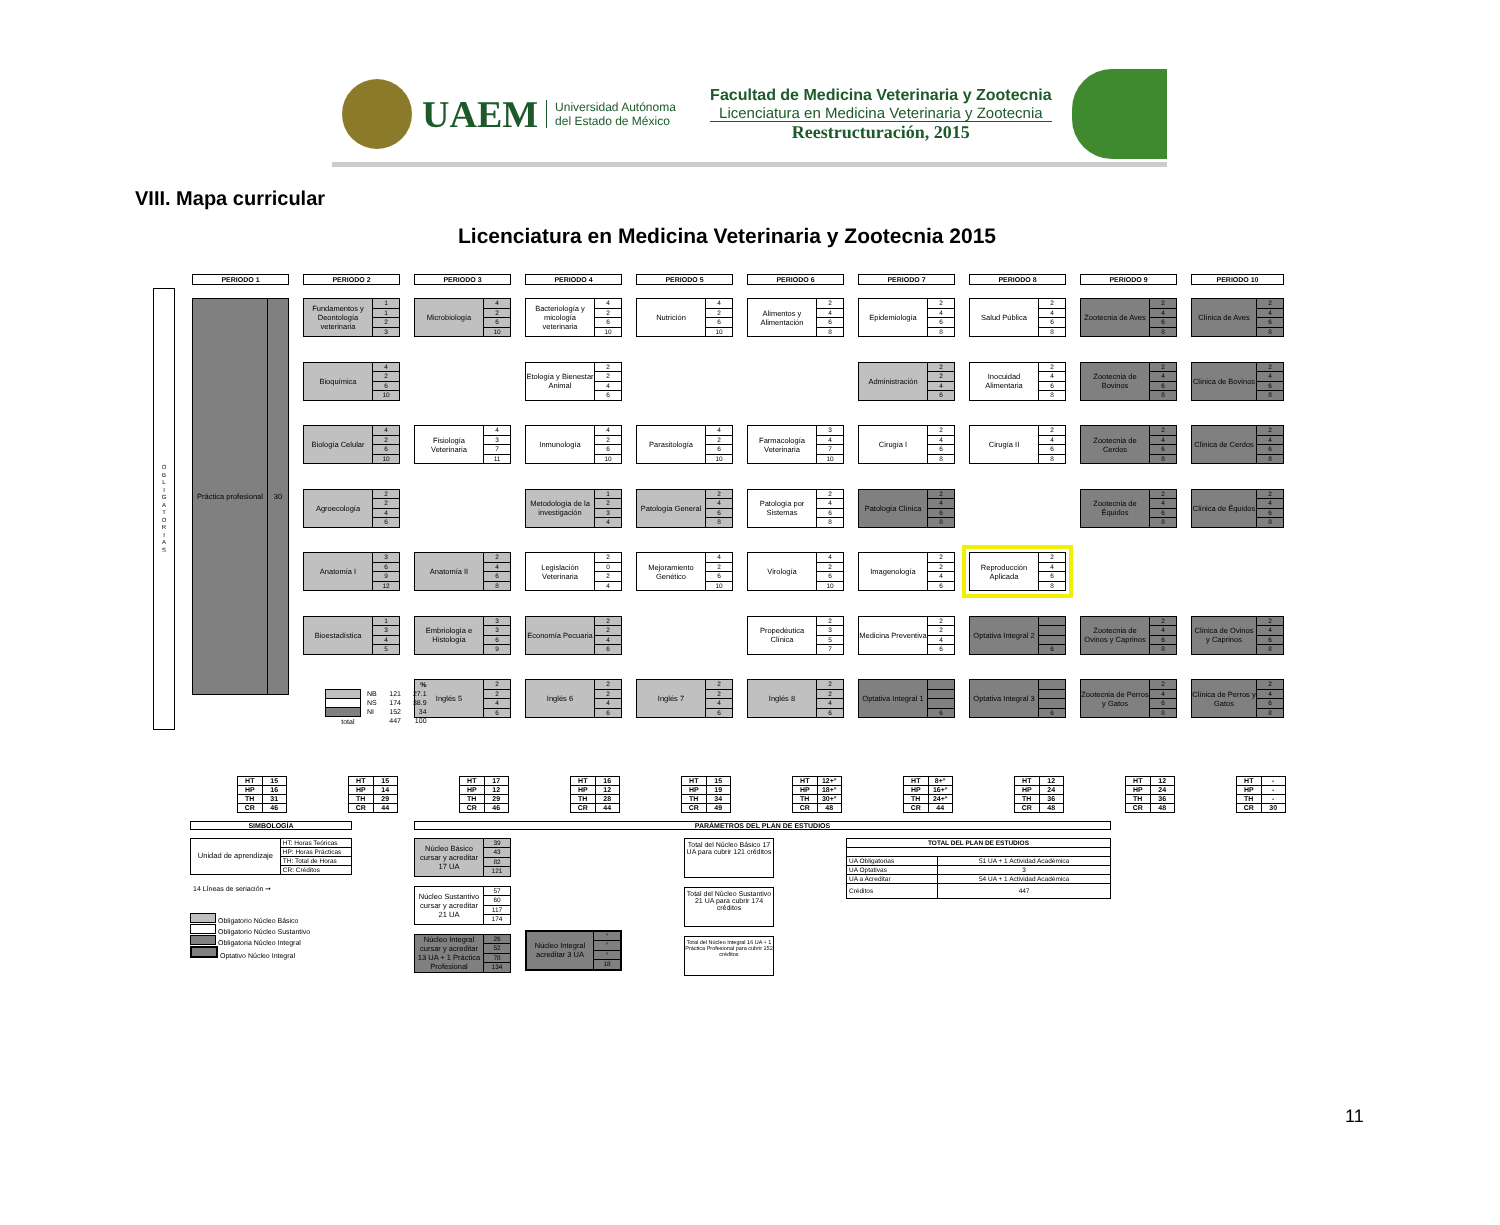UAEM
Universidad Autónoma del Estado de México
Facultad de Medicina Veterinaria y Zootecnia
Licenciatura en Medicina Veterinaria y Zootecnia
Reestructuración, 2015
VIII. Mapa curricular
Licenciatura en Medicina Veterinaria y Zootecnia 2015
O
B
L
I
G
A
T
O
R
I
A
S
PERIODO 1
PERIODO 2
PERIODO 3
PERIODO 4
PERIODO 5
PERIODO 6
PERIODO 7
PERIODO 8
PERIODO 9
PERIODO 10
Fundamentos y Deontología veterinaria
1
1
2
3
Microbiología
4
2
6
10
Bacteriología y micología veterinaria
4
2
6
10
Nutrición
4
2
6
10
Alimentos y Alimentación
2
4
6
8
Epidemiología
2
4
6
8
Salud Pública
2
4
6
8
Zootecnia de Aves
2
4
6
8
Clínica de Aves
2
4
6
8
Práctica profesional 30
Bioquímica
4
2
6
10
Etología y Bienestar Animal
2
2
4
6
Administración
2
2
4
6
Inocuidad Alimentaria
2
4
6
8
Zootecnia de Bovinos
2
4
6
8
Clínica de Bovinos
2
4
6
8
Biología Celular
4
2
6
10
Fisiología Veterinaria
4
3
7
11
Inmunología
4
2
6
10
Parasitología
4
2
6
10
Farmacología Veterinaria
3
4
7
10
Cirugía I
2
4
6
8
Cirugía II
2
4
6
8
Zootecnia de Cerdos
2
4
6
8
Clínica de Cerdos
2
4
6
8
Agroecología
2
2
4
6
Metodología de la investigación
1
2
3
4
Patología General
2
4
6
8
Patología por Sistemas
2
4
6
8
Patología Clínica
2
4
6
8
Zootecnia de Équidos
2
4
6
8
Clínica de Équidos
2
4
6
8
Anatomía I
3
6
9
12
Anatomía II
2
4
6
8
Legislación Veterinaria
2
0
2
4
Mejoramiento Genético
4
2
6
10
Virología
4
2
6
10
Imagenología
2
2
4
6
Reproducción Aplicada
2
4
6
8
Bioestadística
1
3
4
5
Embriología e Histología
3
3
6
9
Economía Pecuaria
2
2
4
6
Propedéutica Clínica
2
3
5
7
Medicina Preventiva
2
2
4
6
Optativa Integral 2
6
Zootecnia de Ovinos y Caprinos
2
4
6
8
Clínica de Ovinos y Caprinos
2
4
6
8
Inglés 5
2
2
4
6
Inglés 6
2
2
4
6
Inglés 7
2
2
4
6
Inglés 8
2
2
4
6
Optativa Integral 1
6
Optativa Integral 3
6
Zootecnia de Perros y Gatos
2
4
6
8
Clínica de Perros y Gatos
2
4
6
8
| | | | % |
| | NB | 121 | 27.1 |
| | NS | 174 | 38.9 |
| | NI | 152 | 34 |
| total | | 447 | 100 |
| HT | 15 |
| HP | 16 |
| TH | 31 |
| CR | 46 |
| HT | 15 |
| HP | 14 |
| TH | 29 |
| CR | 44 |
| HT | 17 |
| HP | 12 |
| TH | 29 |
| CR | 46 |
| HT | 16 |
| HP | 12 |
| TH | 28 |
| CR | 44 |
| HT | 15 |
| HP | 19 |
| TH | 34 |
| CR | 49 |
| HT | 12+° |
| HP | 18+° |
| TH | 30+° |
| CR | 48 |
| HT | 8+° |
| HP | 16+° |
| TH | 24+° |
| CR | 44 |
| HT | 12 |
| HP | 24 |
| TH | 36 |
| CR | 48 |
| HT | 12 |
| HP | 24 |
| TH | 36 |
| CR | 48 |
| HT | - |
| HP | - |
| TH | - |
| CR | 30 |
SIMBOLOGÍA
| Unidad de aprendizaje | HT: Horas Teóricas |
| | HP: Horas Prácticas |
| | TH: Total de Horas |
| | CR: Créditos |
14 Líneas de seriación ➞
Obligatorio Núcleo Básico
Obligatorio Núcleo Sustantivo
Obligatoria Núcleo Integral
Optativo Núcleo Integral
PARÁMETROS DEL PLAN DE ESTUDIOS
Núcleo Básico cursar y acreditar 17 UA
39
43
82
121
Núcleo Sustantivo cursar y acreditar 21 UA
57
60
117
174
Núcleo Integral cursar y acreditar 13 UA + 1 Práctica Profesional
26
52
78
134
Núcleo Integral acreditar 3 UA
°
°
°
18
Total del Núcleo Básico 17 UA para cubrir 121 créditos
Total del Núcleo Sustantivo 21 UA para cubrir 174 créditos
Total del Núcleo Integral 16 UA + 1 Práctica Profesional para cubrir 152 créditos
| TOTAL DEL PLAN DE ESTUDIOS | |
| --- | --- |
| UA Obligatorias | 51 UA + 1 Actividad Académica |
| UA Optativas | 3 |
| UA a Acreditar | 54 UA + 1 Actividad Académica |
| Créditos | 447 |
11